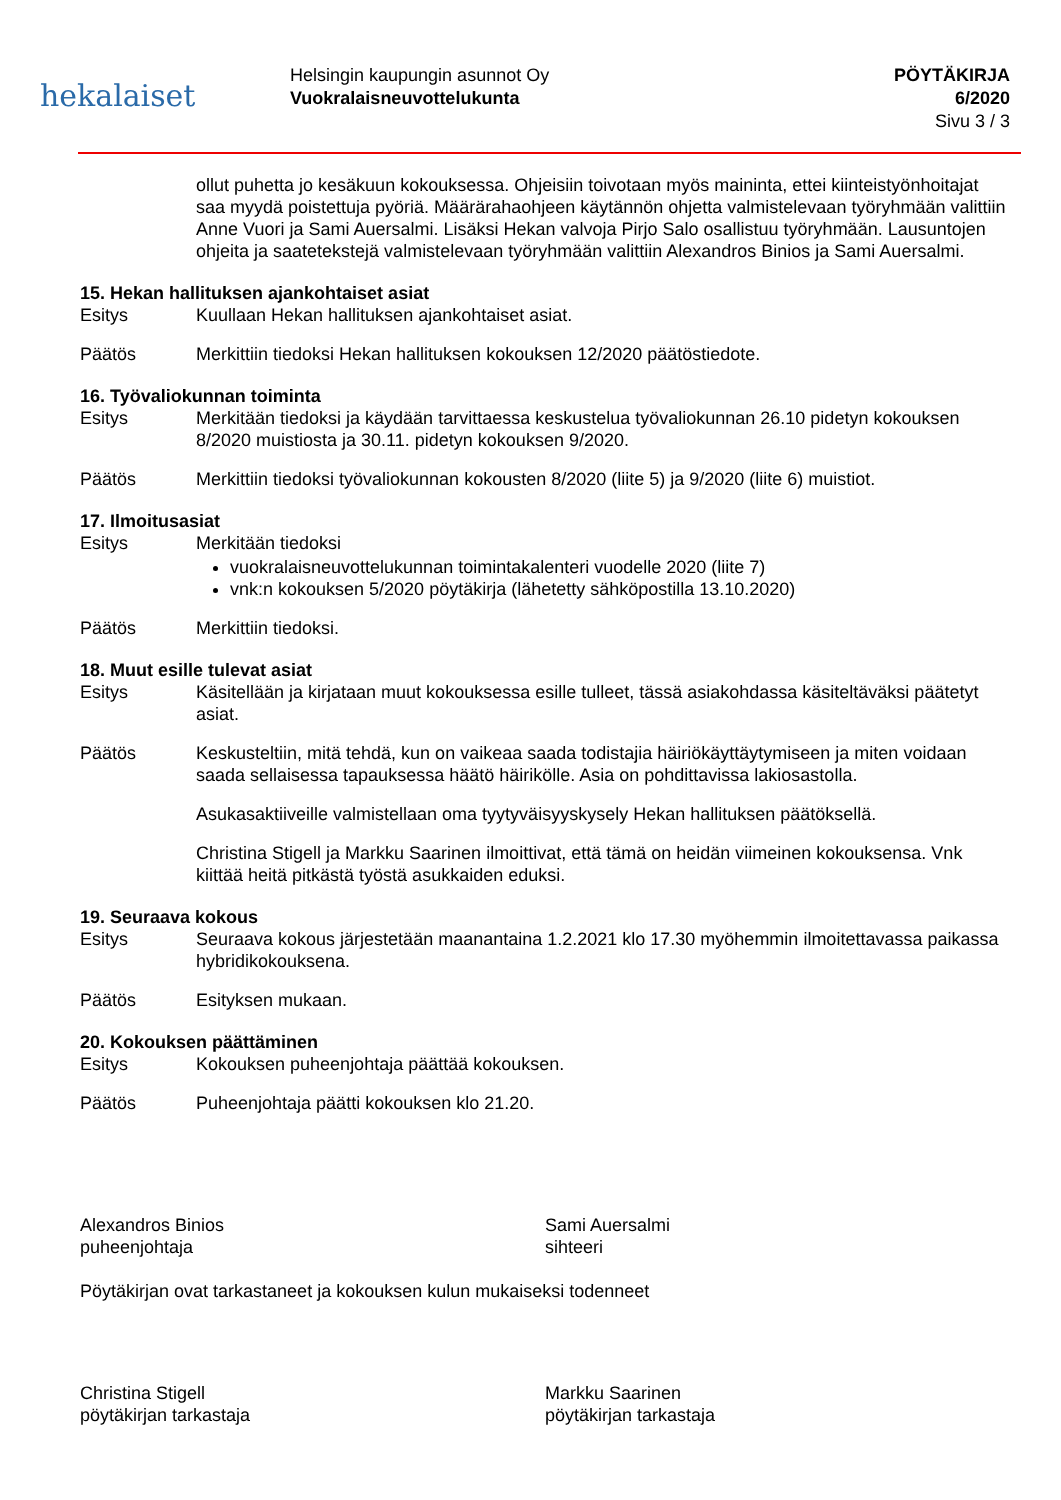hekalaiset
Helsingin kaupungin asunnot Oy
Vuokralaisneuvottelukunta
PÖYTÄKIRJA
6/2020
Sivu 3 / 3
ollut puhetta jo kesäkuun kokouksessa. Ohjeisiin toivotaan myös maininta, ettei kiinteistyönhoitajat saa myydä poistettuja pyöriä. Määrärahaohjeen käytännön ohjetta valmistelevaan työryhmään valittiin Anne Vuori ja Sami Auersalmi. Lisäksi Hekan valvoja Pirjo Salo osallistuu työryhmään. Lausuntojen ohjeita ja saatetekstejä valmistelevaan työryhmään valittiin Alexandros Binios ja Sami Auersalmi.
15. Hekan hallituksen ajankohtaiset asiat
Esitys Kuullaan Hekan hallituksen ajankohtaiset asiat.
Päätös Merkittiin tiedoksi Hekan hallituksen kokouksen 12/2020 päätöstiedote.
16. Työvaliokunnan toiminta
Esitys Merkitään tiedoksi ja käydään tarvittaessa keskustelua työvaliokunnan 26.10 pidetyn kokouksen 8/2020 muistiosta ja 30.11. pidetyn kokouksen 9/2020.
Päätös Merkittiin tiedoksi työvaliokunnan kokousten 8/2020 (liite 5) ja 9/2020 (liite 6) muistiot.
17. Ilmoitusasiat
Esitys Merkitään tiedoksi
vuokralaisneuvottelukunnan toimintakalenteri vuodelle 2020 (liite 7)
vnk:n kokouksen 5/2020 pöytäkirja (lähetetty sähköpostilla 13.10.2020)
Päätös Merkittiin tiedoksi.
18. Muut esille tulevat asiat
Esitys Käsitellään ja kirjataan muut kokouksessa esille tulleet, tässä asiakohdassa käsiteltäväksi päätetyt asiat.
Päätös Keskusteltiin, mitä tehdä, kun on vaikeaa saada todistajia häiriökäyttäytymiseen ja miten voidaan saada sellaisessa tapauksessa häätö häirikölle. Asia on pohdittavissa lakiosastolla.
Asukasaktiiveille valmistellaan oma tyytyväisyyskysely Hekan hallituksen päätöksellä.
Christina Stigell ja Markku Saarinen ilmoittivat, että tämä on heidän viimeinen kokouksensa. Vnk kiittää heitä pitkästä työstä asukkaiden eduksi.
19. Seuraava kokous
Esitys Seuraava kokous järjestetään maanantaina 1.2.2021 klo 17.30 myöhemmin ilmoitettavassa paikassa hybridikokouksena.
Päätös Esityksen mukaan.
20. Kokouksen päättäminen
Esitys Kokouksen puheenjohtaja päättää kokouksen.
Päätös Puheenjohtaja päätti kokouksen klo 21.20.
Alexandros Binios
puheenjohtaja
Sami Auersalmi
sihteeri
Pöytäkirjan ovat tarkastaneet ja kokouksen kulun mukaiseksi todenneet
Christina Stigell
pöytäkirjan tarkastaja
Markku Saarinen
pöytäkirjan tarkastaja